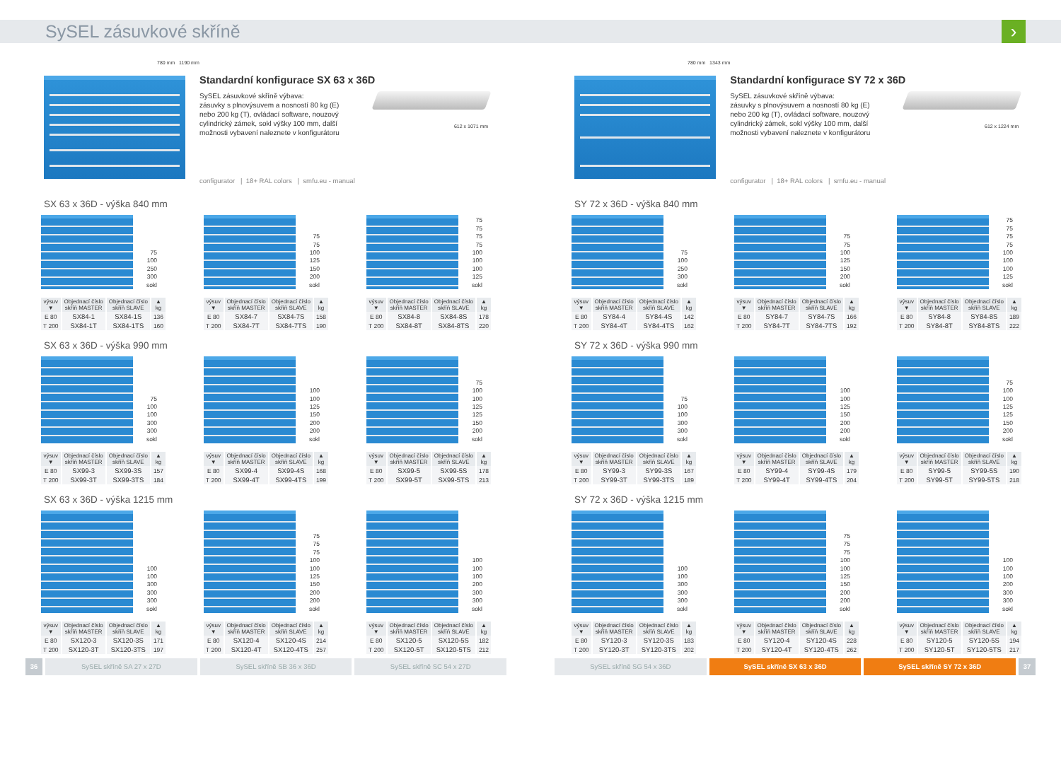SySEL zásuvkové skříně
›
780 mm 1190 mm
Standardní konfigurace SX 63 x 36D
SySEL zásuvkové skříně výbava:
zásuvky s plnovýsuvem a nosností 80 kg (E)
nebo 200 kg (T), ovládací software, nouzový
cylindrický zámek, sokl výšky 100 mm, další
možnosti vybavení naleznete v konfigurátoru
configurator | 18+ RAL colors | smfu.eu - manual
612 x 1071 mm
SX 63 x 36D - výška 840 mm
75
100
250
300
sokl
| výsuv ▼ | Objednací číslo skříň MASTER | Objednací číslo skříň SLAVE | ▲ kg |
| --- | --- | --- | --- |
| E 80 | SX84-1 | SX84-1S | 136 |
| T 200 | SX84-1T | SX84-1TS | 160 |
75
75
100
125
150
200
sokl
| výsuv ▼ | Objednací číslo skříň MASTER | Objednací číslo skříň SLAVE | ▲ kg |
| --- | --- | --- | --- |
| E 80 | SX84-7 | SX84-7S | 158 |
| T 200 | SX84-7T | SX84-7TS | 190 |
75
75
75
75
100
100
100
125
sokl
| výsuv ▼ | Objednací číslo skříň MASTER | Objednací číslo skříň SLAVE | ▲ kg |
| --- | --- | --- | --- |
| E 80 | SX84-8 | SX84-8S | 178 |
| T 200 | SX84-8T | SX84-8TS | 220 |
SX 63 x 36D - výška 990 mm
75
100
100
300
300
sokl
| výsuv ▼ | Objednací číslo skříň MASTER | Objednací číslo skříň SLAVE | ▲ kg |
| --- | --- | --- | --- |
| E 80 | SX99-3 | SX99-3S | 157 |
| T 200 | SX99-3T | SX99-3TS | 184 |
100
100
125
150
200
200
sokl
| výsuv ▼ | Objednací číslo skříň MASTER | Objednací číslo skříň SLAVE | ▲ kg |
| --- | --- | --- | --- |
| E 80 | SX99-4 | SX99-4S | 168 |
| T 200 | SX99-4T | SX99-4TS | 199 |
75
100
100
125
125
150
200
sokl
| výsuv ▼ | Objednací číslo skříň MASTER | Objednací číslo skříň SLAVE | ▲ kg |
| --- | --- | --- | --- |
| E 80 | SX99-5 | SX99-5S | 178 |
| T 200 | SX99-5T | SX99-5TS | 213 |
SX 63 x 36D - výška 1215 mm
100
100
300
300
300
sokl
| výsuv ▼ | Objednací číslo skříň MASTER | Objednací číslo skříň SLAVE | ▲ kg |
| --- | --- | --- | --- |
| E 80 | SX120-3 | SX120-3S | 171 |
| T 200 | SX120-3T | SX120-3TS | 197 |
75
75
75
100
100
125
150
200
200
sokl
| výsuv ▼ | Objednací číslo skříň MASTER | Objednací číslo skříň SLAVE | ▲ kg |
| --- | --- | --- | --- |
| E 80 | SX120-4 | SX120-4S | 214 |
| T 200 | SX120-4T | SX120-4TS | 257 |
100
100
100
200
300
300
sokl
| výsuv ▼ | Objednací číslo skříň MASTER | Objednací číslo skříň SLAVE | ▲ kg |
| --- | --- | --- | --- |
| E 80 | SX120-5 | SX120-5S | 182 |
| T 200 | SX120-5T | SX120-5TS | 212 |
780 mm 1343 mm
Standardní konfigurace SY 72 x 36D
SySEL zásuvkové skříně výbava:
zásuvky s plnovýsuvem a nosností 80 kg (E)
nebo 200 kg (T), ovládací software, nouzový
cylindrický zámek, sokl výšky 100 mm, další
možnosti vybavení naleznete v konfigurátoru
configurator | 18+ RAL colors | smfu.eu - manual
612 x 1224 mm
SY 72 x 36D - výška 840 mm
75
100
250
300
sokl
| výsuv ▼ | Objednací číslo skříň MASTER | Objednací číslo skříň SLAVE | ▲ kg |
| --- | --- | --- | --- |
| E 80 | SY84-4 | SY84-4S | 142 |
| T 200 | SY84-4T | SY84-4TS | 162 |
75
75
100
125
150
200
sokl
| výsuv ▼ | Objednací číslo skříň MASTER | Objednací číslo skříň SLAVE | ▲ kg |
| --- | --- | --- | --- |
| E 80 | SY84-7 | SY84-7S | 166 |
| T 200 | SY84-7T | SY84-7TS | 192 |
75
75
75
75
100
100
100
125
sokl
| výsuv ▼ | Objednací číslo skříň MASTER | Objednací číslo skříň SLAVE | ▲ kg |
| --- | --- | --- | --- |
| E 80 | SY84-8 | SY84-8S | 189 |
| T 200 | SY84-8T | SY84-8TS | 222 |
SY 72 x 36D - výška 990 mm
75
100
100
300
300
sokl
| výsuv ▼ | Objednací číslo skříň MASTER | Objednací číslo skříň SLAVE | ▲ kg |
| --- | --- | --- | --- |
| E 80 | SY99-3 | SY99-3S | 167 |
| T 200 | SY99-3T | SY99-3TS | 189 |
100
100
125
150
200
200
sokl
| výsuv ▼ | Objednací číslo skříň MASTER | Objednací číslo skříň SLAVE | ▲ kg |
| --- | --- | --- | --- |
| E 80 | SY99-4 | SY99-4S | 179 |
| T 200 | SY99-4T | SY99-4TS | 204 |
75
100
100
125
125
150
200
sokl
| výsuv ▼ | Objednací číslo skříň MASTER | Objednací číslo skříň SLAVE | ▲ kg |
| --- | --- | --- | --- |
| E 80 | SY99-5 | SY99-5S | 190 |
| T 200 | SY99-5T | SY99-5TS | 218 |
SY 72 x 36D - výška 1215 mm
100
100
300
300
300
sokl
| výsuv ▼ | Objednací číslo skříň MASTER | Objednací číslo skříň SLAVE | ▲ kg |
| --- | --- | --- | --- |
| E 80 | SY120-3 | SY120-3S | 183 |
| T 200 | SY120-3T | SY120-3TS | 202 |
75
75
75
100
100
125
150
200
200
sokl
| výsuv ▼ | Objednací číslo skříň MASTER | Objednací číslo skříň SLAVE | ▲ kg |
| --- | --- | --- | --- |
| E 80 | SY120-4 | SY120-4S | 228 |
| T 200 | SY120-4T | SY120-4TS | 262 |
100
100
100
200
300
300
sokl
| výsuv ▼ | Objednací číslo skříň MASTER | Objednací číslo skříň SLAVE | ▲ kg |
| --- | --- | --- | --- |
| E 80 | SY120-5 | SY120-5S | 194 |
| T 200 | SY120-5T | SY120-5TS | 217 |
36 SySEL skříně SA 27 x 27D SySEL skříně SB 36 x 36D SySEL skříně SC 54 x 27D SySEL skříně SG 54 x 36D SySEL skříně SX 63 x 36D SySEL skříně SY 72 x 36D 37